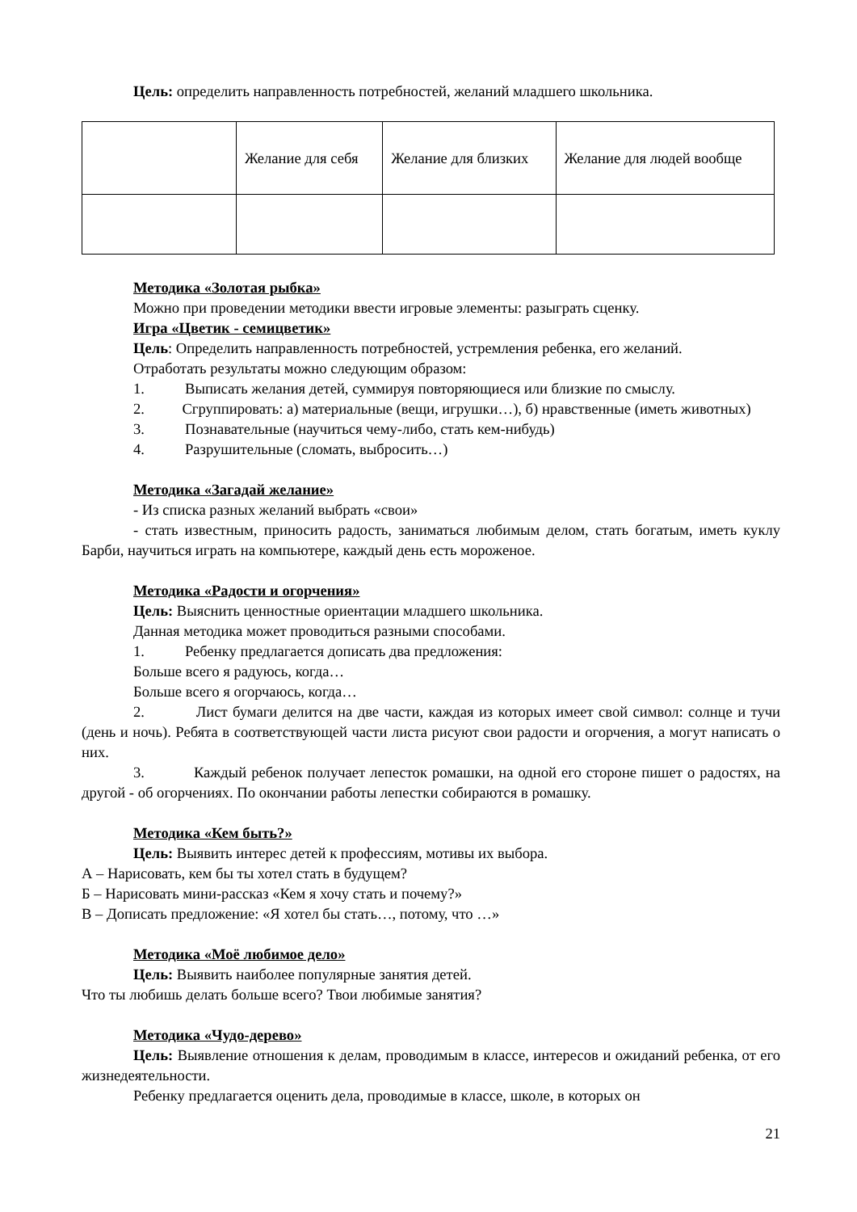Цель: определить направленность потребностей, желаний младшего школьника.
| | Желание для себя | Желание для близких | Желание для людей вообще |
Методика «Золотая рыбка»
Можно при проведении методики ввести игровые элементы: разыграть сценку.
Игра «Цветик - семицветик»
Цель: Определить направленность потребностей, устремления ребенка, его желаний.
Отработать результаты можно следующим образом:
1. Выписать желания детей, суммируя повторяющиеся или близкие по смыслу.
2. Сгруппировать: а) материальные (вещи, игрушки…), б) нравственные (иметь животных)
3. Познавательные (научиться чему-либо, стать кем-нибудь)
4. Разрушительные (сломать, выбросить…)
Методика «Загадай желание»
- Из списка разных желаний выбрать «свои»
- стать известным, приносить радость, заниматься любимым делом, стать богатым, иметь куклу Барби, научиться играть на компьютере, каждый день есть мороженое.
Методика «Радости и огорчения»
Цель: Выяснить ценностные ориентации младшего школьника.
Данная методика может проводиться разными способами.
1. Ребенку предлагается дописать два предложения:
Больше всего я радуюсь, когда…
Больше всего я огорчаюсь, когда…
2. Лист бумаги делится на две части, каждая из которых имеет свой символ: солнце и тучи (день и ночь). Ребята в соответствующей части листа рисуют свои радости и огорчения, а могут написать о них.
3. Каждый ребенок получает лепесток ромашки, на одной его стороне пишет о радостях, на другой - об огорчениях. По окончании работы лепестки собираются в ромашку.
Методика «Кем быть?»
Цель: Выявить интерес детей к профессиям, мотивы их выбора.
А – Нарисовать, кем бы ты хотел стать в будущем?
Б – Нарисовать мини-рассказ «Кем я хочу стать и почему?»
В – Дописать предложение: «Я хотел бы стать…, потому, что …»
Методика «Моё любимое дело»
Цель: Выявить наиболее популярные занятия детей.
Что ты любишь делать больше всего? Твои любимые занятия?
Методика «Чудо-дерево»
Цель: Выявление отношения к делам, проводимым в классе, интересов и ожиданий ребенка, от его жизнедеятельности.
Ребенку предлагается оценить дела, проводимые в классе, школе, в которых он
21